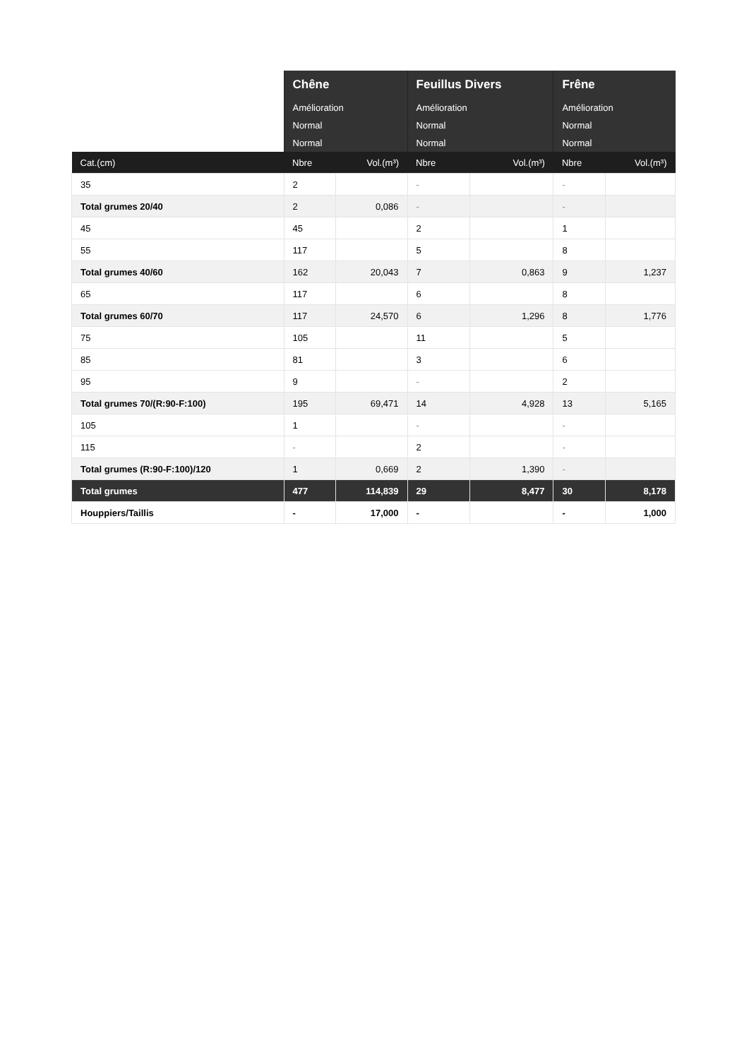| | Chêne | | Feuillus Divers | | Frêne | |
| --- | --- | --- | --- | --- | --- | --- |
| | Amélioration | | Amélioration | | Amélioration | |
| | Normal | | Normal | | Normal | |
| | Normal | | Normal | | Normal | |
| Cat.(cm) | Nbre | Vol.(m³) | Nbre | Vol.(m³) | Nbre | Vol.(m³) |
| 35 | 2 | | - | | - | |
| Total grumes 20/40 | 2 | 0,086 | - | | - | |
| 45 | 45 | | 2 | | 1 | |
| 55 | 117 | | 5 | | 8 | |
| Total grumes 40/60 | 162 | 20,043 | 7 | 0,863 | 9 | 1,237 |
| 65 | 117 | | 6 | | 8 | |
| Total grumes 60/70 | 117 | 24,570 | 6 | 1,296 | 8 | 1,776 |
| 75 | 105 | | 11 | | 5 | |
| 85 | 81 | | 3 | | 6 | |
| 95 | 9 | | - | | 2 | |
| Total grumes 70/(R:90-F:100) | 195 | 69,471 | 14 | 4,928 | 13 | 5,165 |
| 105 | 1 | | - | | - | |
| 115 | - | | 2 | | - | |
| Total grumes (R:90-F:100)/120 | 1 | 0,669 | 2 | 1,390 | - | |
| Total grumes | 477 | 114,839 | 29 | 8,477 | 30 | 8,178 |
| Houppiers/Taillis | - | 17,000 | - | | - | 1,000 |